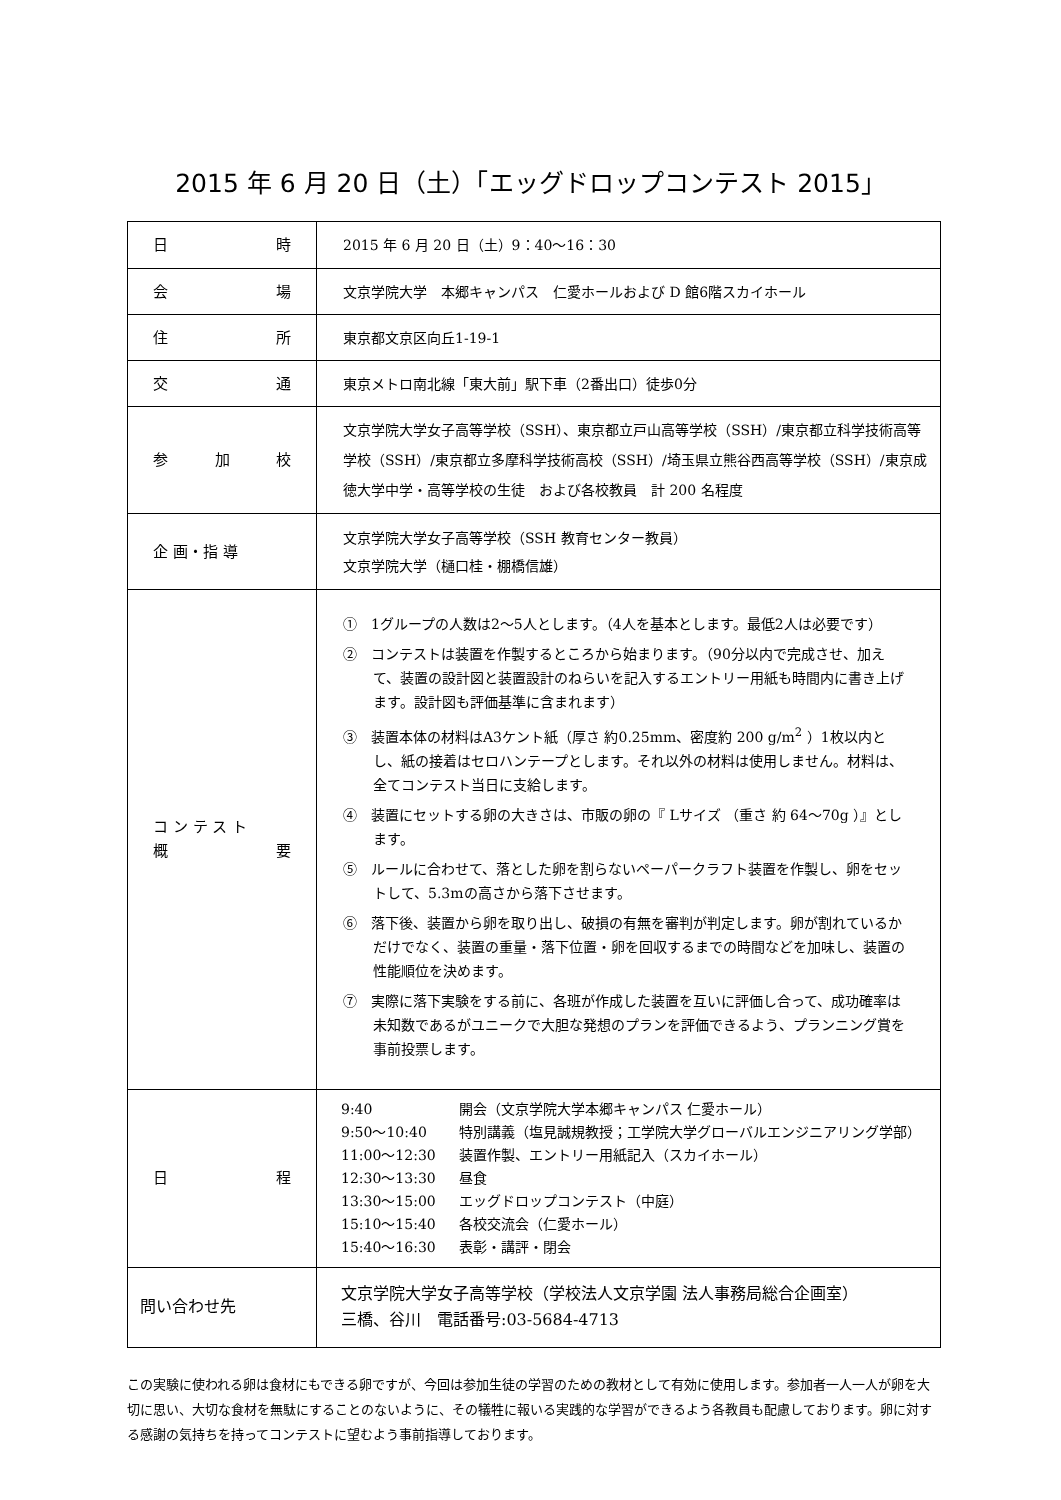2015 年 6 月 20 日（土）「エッグドロップコンテスト 2015」
| 日 時 | 2015 年 6 月 20 日（土）9：40〜16：30 |
| 会 場 | 文京学院大学 本郷キャンパス 仁愛ホールおよび D 館6階スカイホール |
| 住 所 | 東京都文京区向丘1-19-1 |
| 交 通 | 東京メトロ南北線「東大前」駅下車（2番出口）徒歩0分 |
| 参 加 校 | 文京学院大学女子高等学校（SSH）、東京都立戸山高等学校（SSH）/東京都立科学技術高等学校（SSH）/東京都立多摩科学技術高校（SSH）/埼玉県立熊谷西高等学校（SSH）/東京成徳大学中学・高等学校の生徒 および各校教員 計 200 名程度 |
| 企 画・指 導 | 文京学院大学女子高等学校（SSH 教育センター教員） 文京学院大学（樋口桂・棚橋信雄） |
| コ ン テ ス ト 概 要 | ① 1グループの人数は2〜5人とします。（4人を基本とします。最低2人は必要です） ② コンテストは装置を作製するところから始まります。（90分以内で完成させ、加えて、装置の設計図と装置設計のねらいを記入するエントリー用紙も時間内に書き上げます。設計図も評価基準に含まれます） ③ 装置本体の材料はA3ケント紙（厚さ 約0.25mm、密度約 200 g/m<sup>2</sup> ）1枚以内とし、紙の接着はセロハンテープとします。それ以外の材料は使用しません。材料は、全てコンテスト当日に支給します。 ④ 装置にセットする卵の大きさは、市販の卵の『 Lサイズ （重さ 約 64〜70g ）』とします。 ⑤ ルールに合わせて、落とした卵を割らないペーパークラフト装置を作製し、卵をセットして、5.3mの高さから落下させます。 ⑥ 落下後、装置から卵を取り出し、破損の有無を審判が判定します。卵が割れているかだけでなく、装置の重量・落下位置・卵を回収するまでの時間などを加味し、装置の性能順位を決めます。 ⑦ 実際に落下実験をする前に、各班が作成した装置を互いに評価し合って、成功確率は未知数であるがユニークで大胆な発想のプランを評価できるよう、プランニング賞を事前投票します。 |
| 日 程 | / 9:40 / 開会（文京学院大学本郷キャンパス 仁愛ホール） / / 9:50〜10:40 / 特別講義（塩見誠規教授；工学院大学グローバルエンジニアリング学部） / / 11:00〜12:30 / 装置作製、エントリー用紙記入（スカイホール） / / 12:30〜13:30 / 昼食 / / 13:30〜15:00 / エッグドロップコンテスト（中庭） / / 15:10〜15:40 / 各校交流会（仁愛ホール） / / 15:40〜16:30 / 表彰・講評・閉会 / |
| 問い合わせ先 | 文京学院大学女子高等学校（学校法人文京学園 法人事務局総合企画室） 三橋、谷川 電話番号:03-5684-4713 |
この実験に使われる卵は食材にもできる卵ですが、今回は参加生徒の学習のための教材として有効に使用します。参加者一人一人が卵を大切に思い、大切な食材を無駄にすることのないように、その犠牲に報いる実践的な学習ができるよう各教員も配慮しております。卵に対する感謝の気持ちを持ってコンテストに望むよう事前指導しております。